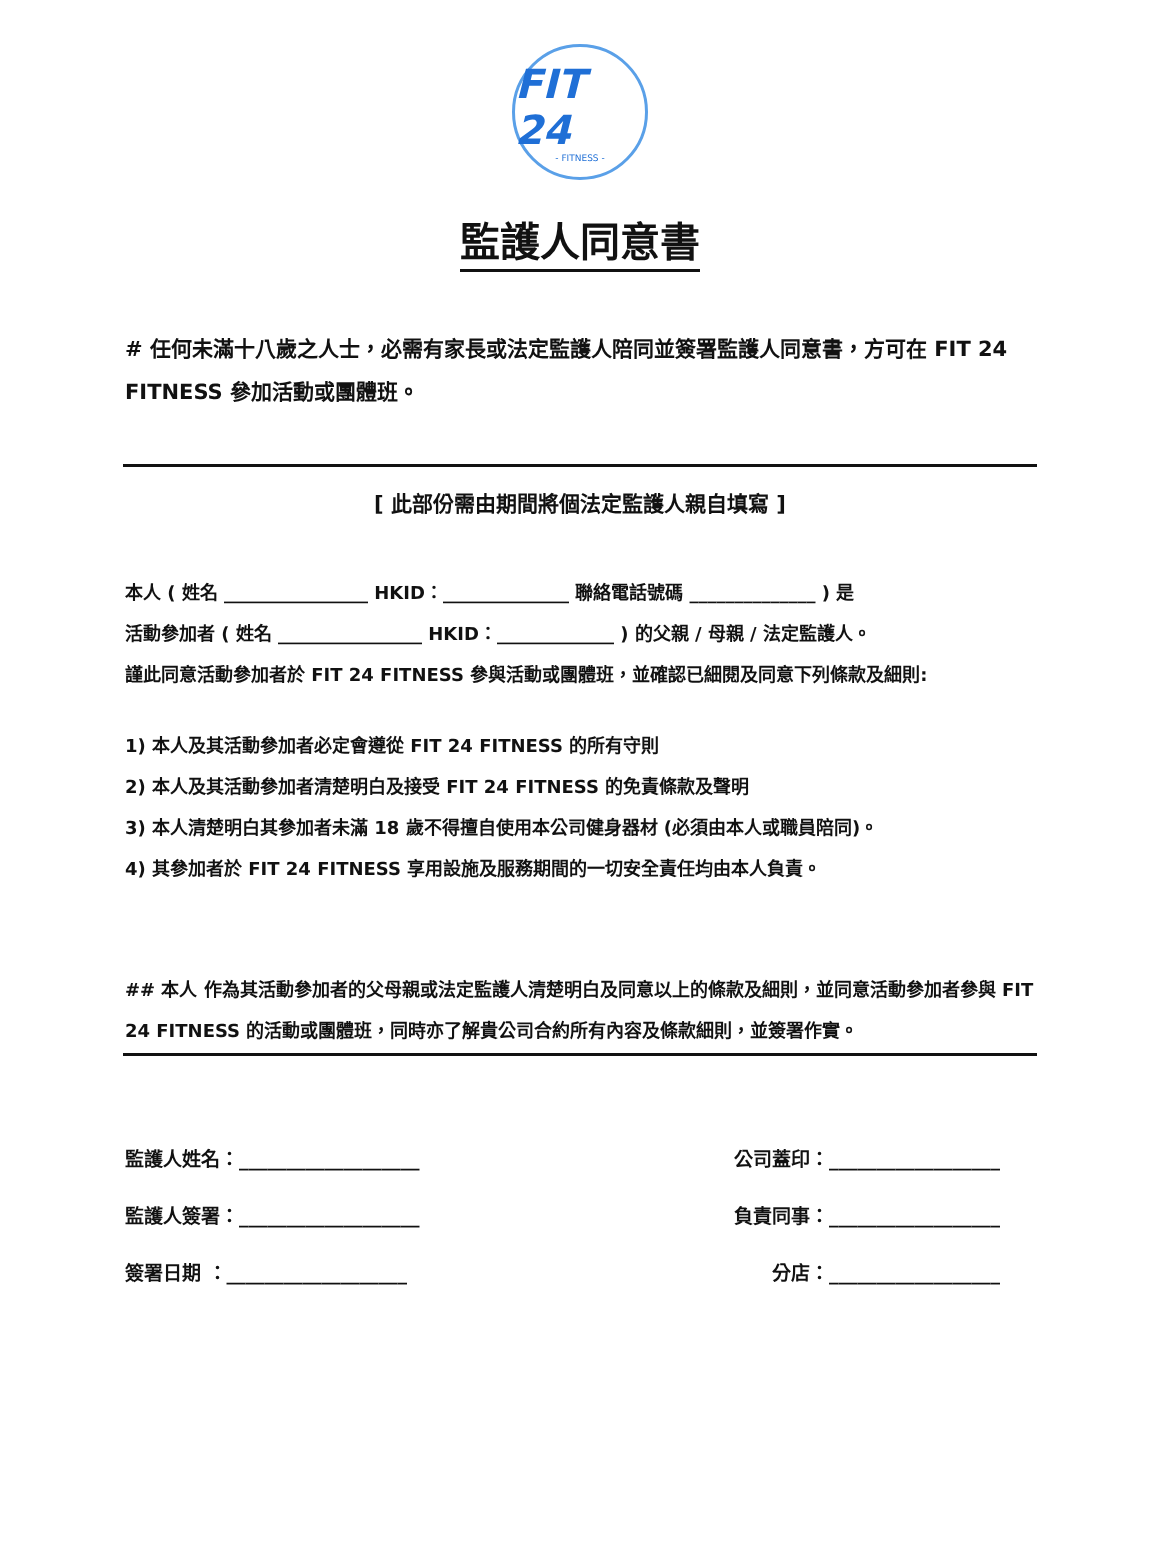FIT 24
- FITNESS -
監護人同意書
# 任何未滿十八歲之人士，必需有家長或法定監護人陪同並簽署監護人同意書，方可在 FIT 24 FITNESS 參加活動或團體班。
[ 此部份需由期間將個法定監護人親自填寫 ]
本人 ( 姓名 ________________ HKID：______________ 聯絡電話號碼 ______________ ) 是
活動參加者 ( 姓名 ________________ HKID：_____________ ) 的父親 / 母親 / 法定監護人。
謹此同意活動參加者於 FIT 24 FITNESS 參與活動或團體班，並確認已細閱及同意下列條款及細則:
1) 本人及其活動參加者必定會遵從 FIT 24 FITNESS 的所有守則
2) 本人及其活動參加者清楚明白及接受 FIT 24 FITNESS 的免責條款及聲明
3) 本人清楚明白其參加者未滿 18 歲不得擅自使用本公司健身器材 (必須由本人或職員陪同)。
4) 其參加者於 FIT 24 FITNESS 享用設施及服務期間的一切安全責任均由本人負責。
## 本人 作為其活動參加者的父母親或法定監護人清楚明白及同意以上的條款及細則，並同意活動參加者參與 FIT 24 FITNESS 的活動或團體班，同時亦了解貴公司合約所有內容及條款細則，並簽署作實。
監護人姓名：___________________ 公司蓋印：__________________
監護人簽署：___________________ 負責同事：__________________
簽署日期 ：___________________ 分店：__________________